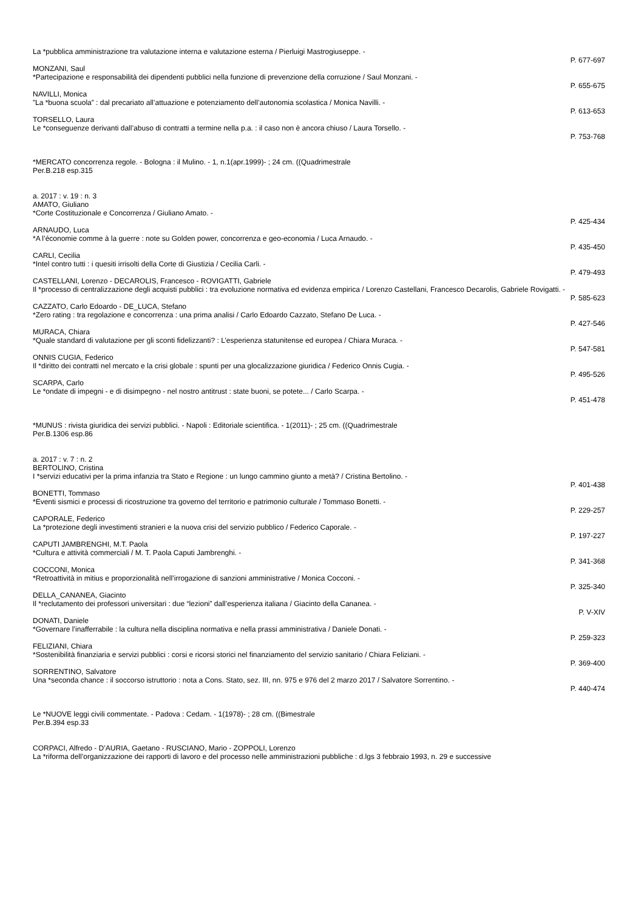La *pubblica amministrazione tra valutazione interna e valutazione esterna / Pierluigi Mastrogiuseppe. -
P. 677-697
MONZANI, Saul
*Partecipazione e responsabilità dei dipendenti pubblici nella funzione di prevenzione della corruzione / Saul Monzani. -
P. 655-675
NAVILLI, Monica
”La *buona scuola” : dal precariato all’attuazione e potenziamento dell’autonomia scolastica / Monica Navilli. -
P. 613-653
TORSELLO, Laura
Le *conseguenze derivanti dall’abuso di contratti a termine nella p.a. : il caso non è ancora chiuso / Laura Torsello. -
P. 753-768
*MERCATO concorrenza regole. - Bologna : il Mulino. - 1, n.1(apr.1999)- ; 24 cm. ((Quadrimestrale
Per.B.218 esp.315
a. 2017 : v. 19 : n. 3
AMATO, Giuliano
*Corte Costituzionale e Concorrenza / Giuliano Amato. -
P. 425-434
ARNAUDO, Luca
*A l’économie comme à la guerre : note su Golden power, concorrenza e geo-economia / Luca Arnaudo. -
P. 435-450
CARLI, Cecilia
*Intel contro tutti : i quesiti irrisolti della Corte di Giustizia / Cecilia Carli. -
P. 479-493
CASTELLANI, Lorenzo - DECAROLIS, Francesco - ROVIGATTI, Gabriele
Il *processo di centralizzazione degli acquisti pubblici : tra evoluzione normativa ed evidenza empirica / Lorenzo Castellani, Francesco Decarolis, Gabriele Rovigatti. -
P. 585-623
CAZZATO, Carlo Edoardo - DE_LUCA, Stefano
*Zero rating : tra regolazione e concorrenza : una prima analisi / Carlo Edoardo Cazzato, Stefano De Luca. -
P. 427-546
MURACA, Chiara
*Quale standard di valutazione per gli sconti fidelizzanti? : L’esperienza statunitense ed europea / Chiara Muraca. -
P. 547-581
ONNIS CUGIA, Federico
Il *diritto dei contratti nel mercato e la crisi globale : spunti per una glocalizzazione giuridica / Federico Onnis Cugia. -
P. 495-526
SCARPA, Carlo
Le *ondate di impegni - e di disimpegno - nel nostro antitrust : state buoni, se potete... / Carlo Scarpa. -
P. 451-478
*MUNUS : rivista giuridica dei servizi pubblici. - Napoli : Editoriale scientifica. - 1(2011)- ; 25 cm. ((Quadrimestrale
Per.B.1306 esp.86
a. 2017 : v. 7 : n. 2
BERTOLINO, Cristina
I *servizi educativi per la prima infanzia tra Stato e Regione : un lungo cammino giunto a metà? / Cristina Bertolino. -
P. 401-438
BONETTI, Tommaso
*Eventi sismici e processi di ricostruzione tra governo del territorio e patrimonio culturale / Tommaso Bonetti. -
P. 229-257
CAPORALE, Federico
La *protezione degli investimenti stranieri e la nuova crisi del servizio pubblico / Federico Caporale. -
P. 197-227
CAPUTI JAMBRENGHI, M.T. Paola
*Cultura e attività commerciali / M. T. Paola Caputi Jambrenghi. -
P. 341-368
COCCONI, Monica
*Retroattività in mitius e proporzionalità nell’irrogazione di sanzioni amministrative / Monica Cocconi. -
P. 325-340
DELLA_CANANEA, Giacinto
Il *reclutamento dei professori universitari : due “lezioni” dall’esperienza italiana / Giacinto della Cananea. -
P. V-XIV
DONATI, Daniele
*Governare l’inafferrabile : la cultura nella disciplina normativa e nella prassi amministrativa / Daniele Donati. -
P. 259-323
FELIZIANI, Chiara
*Sostenibilità finanziaria e servizi pubblici : corsi e ricorsi storici nel finanziamento del servizio sanitario / Chiara Feliziani. -
P. 369-400
SORRENTINO, Salvatore
Una *seconda chance : il soccorso istruttorio : nota a Cons. Stato, sez. III, nn. 975 e 976 del 2 marzo 2017 / Salvatore Sorrentino. -
P. 440-474
Le *NUOVE leggi civili commentate. - Padova : Cedam. - 1(1978)- ; 28 cm. ((Bimestrale
Per.B.394 esp.33
CORPACI, Alfredo - D’AURIA, Gaetano - RUSCIANO, Mario - ZOPPOLI, Lorenzo
La *riforma dell’organizzazione dei rapporti di lavoro e del processo nelle amministrazioni pubbliche : d.lgs 3 febbraio 1993, n. 29 e successive